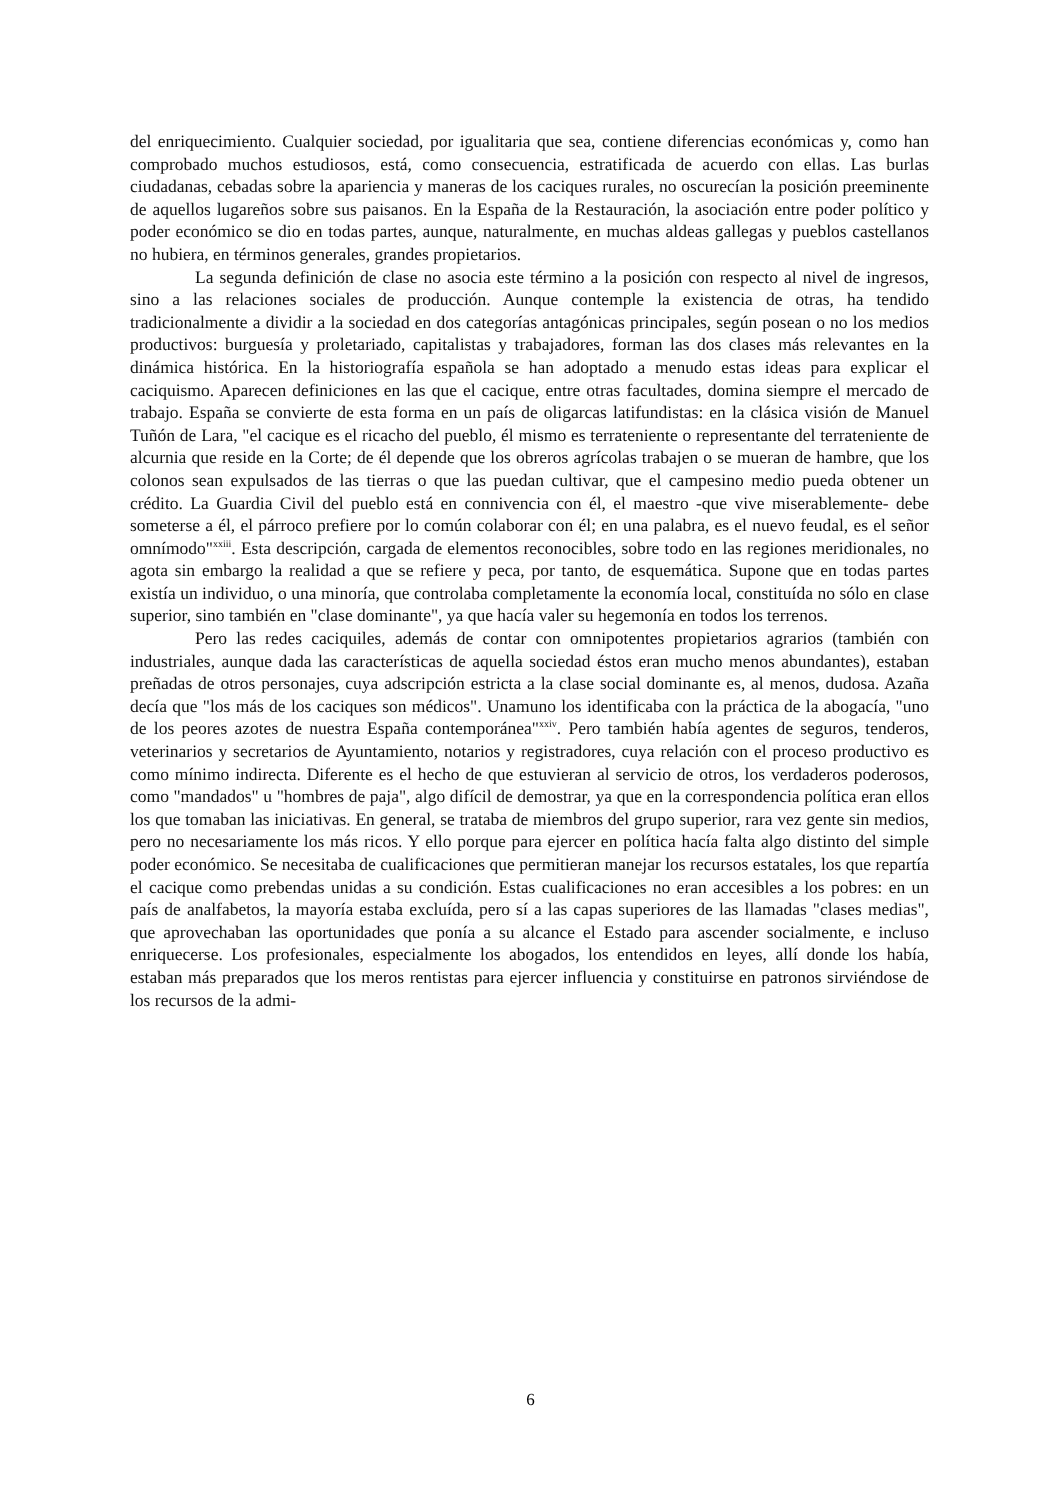del enriquecimiento. Cualquier sociedad, por igualitaria que sea, contiene diferencias económicas y, como han comprobado muchos estudiosos, está, como consecuencia, estratificada de acuerdo con ellas. Las burlas ciudadanas, cebadas sobre la apariencia y maneras de los caciques rurales, no oscurecían la posición preeminente de aquellos lugareños sobre sus paisanos. En la España de la Restauración, la asociación entre poder político y poder económico se dio en todas partes, aunque, naturalmente, en muchas aldeas gallegas y pueblos castellanos no hubiera, en términos generales, grandes propietarios.
La segunda definición de clase no asocia este término a la posición con respecto al nivel de ingresos, sino a las relaciones sociales de producción. Aunque contemple la existencia de otras, ha tendido tradicionalmente a dividir a la sociedad en dos categorías antagónicas principales, según posean o no los medios productivos: burguesía y proletariado, capitalistas y trabajadores, forman las dos clases más relevantes en la dinámica histórica. En la historiografía española se han adoptado a menudo estas ideas para explicar el caciquismo. Aparecen definiciones en las que el cacique, entre otras facultades, domina siempre el mercado de trabajo. España se convierte de esta forma en un país de oligarcas latifundistas: en la clásica visión de Manuel Tuñón de Lara, "el cacique es el ricacho del pueblo, él mismo es terrateniente o representante del terrateniente de alcurnia que reside en la Corte; de él depende que los obreros agrícolas trabajen o se mueran de hambre, que los colonos sean expulsados de las tierras o que las puedan cultivar, que el campesino medio pueda obtener un crédito. La Guardia Civil del pueblo está en connivencia con él, el maestro -que vive miserablemente- debe someterse a él, el párroco prefiere por lo común colaborar con él; en una palabra, es el nuevo feudal, es el señor omnímodo"<sup>xxiii</sup>. Esta descripción, cargada de elementos reconocibles, sobre todo en las regiones meridionales, no agota sin embargo la realidad a que se refiere y peca, por tanto, de esquemática. Supone que en todas partes existía un individuo, o una minoría, que controlaba completamente la economía local, constituída no sólo en clase superior, sino también en "clase dominante", ya que hacía valer su hegemonía en todos los terrenos.
Pero las redes caciquiles, además de contar con omnipotentes propietarios agrarios (también con industriales, aunque dada las características de aquella sociedad éstos eran mucho menos abundantes), estaban preñadas de otros personajes, cuya adscripción estricta a la clase social dominante es, al menos, dudosa. Azaña decía que "los más de los caciques son médicos". Unamuno los identificaba con la práctica de la abogacía, "uno de los peores azotes de nuestra España contemporánea"<sup>xxiv</sup>. Pero también había agentes de seguros, tenderos, veterinarios y secretarios de Ayuntamiento, notarios y registradores, cuya relación con el proceso productivo es como mínimo indirecta. Diferente es el hecho de que estuvieran al servicio de otros, los verdaderos poderosos, como "mandados" u "hombres de paja", algo difícil de demostrar, ya que en la correspondencia política eran ellos los que tomaban las iniciativas. En general, se trataba de miembros del grupo superior, rara vez gente sin medios, pero no necesariamente los más ricos. Y ello porque para ejercer en política hacía falta algo distinto del simple poder económico. Se necesitaba de cualificaciones que permitieran manejar los recursos estatales, los que repartía el cacique como prebendas unidas a su condición. Estas cualificaciones no eran accesibles a los pobres: en un país de analfabetos, la mayoría estaba excluída, pero sí a las capas superiores de las llamadas "clases medias", que aprovechaban las oportunidades que ponía a su alcance el Estado para ascender socialmente, e incluso enriquecerse. Los profesionales, especialmente los abogados, los entendidos en leyes, allí donde los había, estaban más preparados que los meros rentistas para ejercer influencia y constituirse en patronos sirviéndose de los recursos de la admi-
6